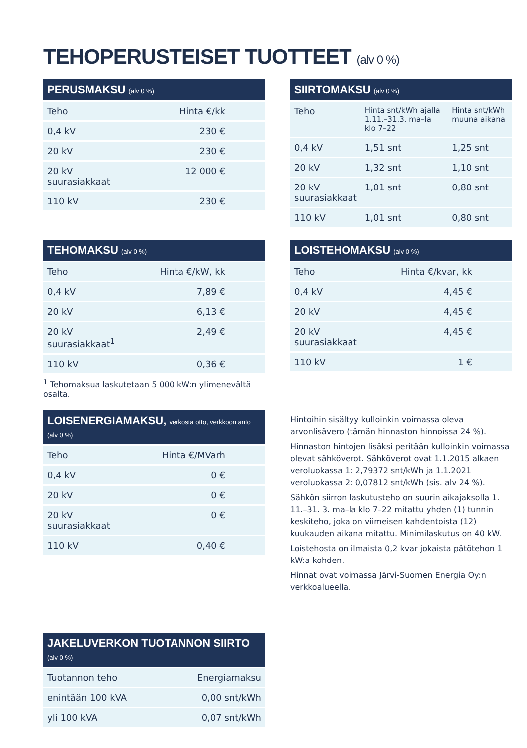TEHOPERUSTEISET TUOTTEET (alv 0 %)
| PERUSMAKSU (alv 0 %) | |
| --- | --- |
| Teho | Hinta €/kk |
| 0,4 kV | 230 € |
| 20 kV | 230 € |
| 20 kV suurasiakkaat | 12 000 € |
| 110 kV | 230 € |
| SIIRTOMAKSU (alv 0 %) | | |
| --- | --- | --- |
| Teho | Hinta snt/kWh ajalla 1.11.–31.3. ma–la klo 7–22 | Hinta snt/kWh muuna aikana |
| 0,4 kV | 1,51 snt | 1,25 snt |
| 20 kV | 1,32 snt | 1,10 snt |
| 20 kV suurasiakkaat | 1,01 snt | 0,80 snt |
| 110 kV | 1,01 snt | 0,80 snt |
| TEHOMAKSU (alv 0 %) | |
| --- | --- |
| Teho | Hinta €/kW, kk |
| 0,4 kV | 7,89 € |
| 20 kV | 6,13 € |
| 20 kV suurasiakkaat<sup>1</sup> | 2,49 € |
| 110 kV | 0,36 € |
<sup>1</sup> Tehomaksua laskutetaan 5 000 kW:n ylimenevältä osalta.
| LOISTEHOMAKSU (alv 0 %) | |
| --- | --- |
| Teho | Hinta €/kvar, kk |
| 0,4 kV | 4,45 € |
| 20 kV | 4,45 € |
| 20 kV suurasiakkaat | 4,45 € |
| 110 kV | 1 € |
| LOISENERGIAMAKSU, verkosta otto, verkkoon anto (alv 0 %) | |
| --- | --- |
| Teho | Hinta €/MVarh |
| 0,4 kV | 0 € |
| 20 kV | 0 € |
| 20 kV suurasiakkaat | 0 € |
| 110 kV | 0,40 € |
Hintoihin sisältyy kulloinkin voimassa oleva arvonlisävero (tämän hinnaston hinnoissa 24 %).
Hinnaston hintojen lisäksi peritään kulloinkin voimassa olevat sähköverot. Sähköverot ovat 1.1.2015 alkaen veroluokassa 1: 2,79372 snt/kWh ja 1.1.2021 veroluokassa 2: 0,07812 snt/kWh (sis. alv 24 %).
Sähkön siirron laskutusteho on suurin aikajaksolla 1. 11.–31. 3. ma–la klo 7–22 mitattu yhden (1) tunnin keskiteho, joka on viimeisen kahdentoista (12) kuukauden aikana mitattu. Minimilaskutus on 40 kW.
Loistehosta on ilmaista 0,2 kvar jokaista pätötehon 1 kW:a kohden.
Hinnat ovat voimassa Järvi-Suomen Energia Oy:n verkkoalueella.
| JAKELUVERKON TUOTANNON SIIRTO (alv 0 %) | |
| --- | --- |
| Tuotannon teho | Energiamaksu |
| enintään 100 kVA | 0,00 snt/kWh |
| yli 100 kVA | 0,07 snt/kWh |